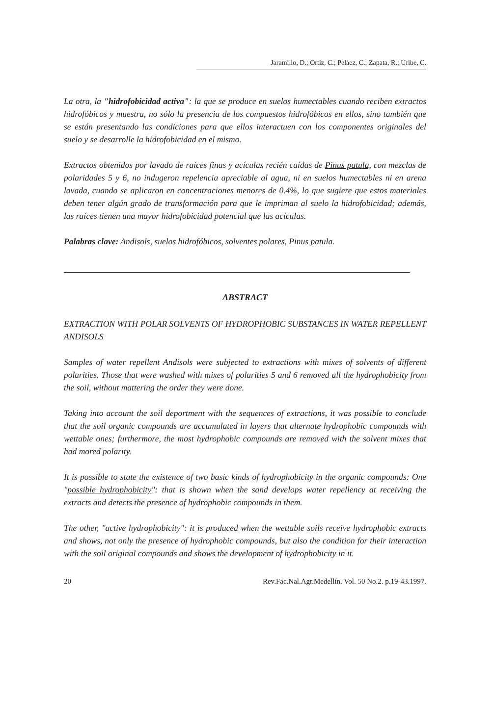Jaramillo, D.; Ortiz, C.; Peláez, C.; Zapata, R.; Uribe, C.
La otra, la "hidrofobicidad activa": la que se produce en suelos humectables cuando reciben extractos hidrofóbicos y muestra, no sólo la presencia de los compuestos hidrofóbicos en ellos, sino también que se están presentando las condiciones para que ellos interactuen con los componentes originales del suelo y se desarrolle la hidrofobicidad en el mismo.
Extractos obtenidos por lavado de raíces finas y acículas recién caídas de Pinus patula, con mezclas de polaridades 5 y 6, no indugeron repelencia apreciable al agua, ni en suelos humectables ni en arena lavada, cuando se aplicaron en concentraciones menores de 0.4%, lo que sugiere que estos materiales deben tener algún grado de transformación para que le impriman al suelo la hidrofobicidad; además, las raíces tienen una mayor hidrofobicidad potencial que las acículas.
Palabras clave: Andisols, suelos hidrofóbicos, solventes polares, Pinus patula.
ABSTRACT
EXTRACTION WITH POLAR SOLVENTS OF HYDROPHOBIC SUBSTANCES IN WATER REPELLENT ANDISOLS
Samples of water repellent Andisols were subjected to extractions with mixes of solvents of different polarities. Those that were washed with mixes of polarities 5 and 6 removed all the hydrophobicity from the soil, without mattering the order they were done.
Taking into account the soil deportment with the sequences of extractions, it was possible to conclude that the soil organic compounds are accumulated in layers that alternate hydrophobic compounds with wettable ones; furthermore, the most hydrophobic compounds are removed with the solvent mixes that had mored polarity.
It is possible to state the existence of two basic kinds of hydrophobicity in the organic compounds: One "possible hydrophobicity": that is shown when the sand develops water repellency at receiving the extracts and detects the presence of hydrophobic compounds in them.
The other, "active hydrophobicity": it is produced when the wettable soils receive hydrophobic extracts and shows, not only the presence of hydrophobic compounds, but also the condition for their interaction with the soil original compounds and shows the development of hydrophobicity in it.
20 Rev.Fac.Nal.Agr.Medellín. Vol. 50 No.2. p.19-43.1997.